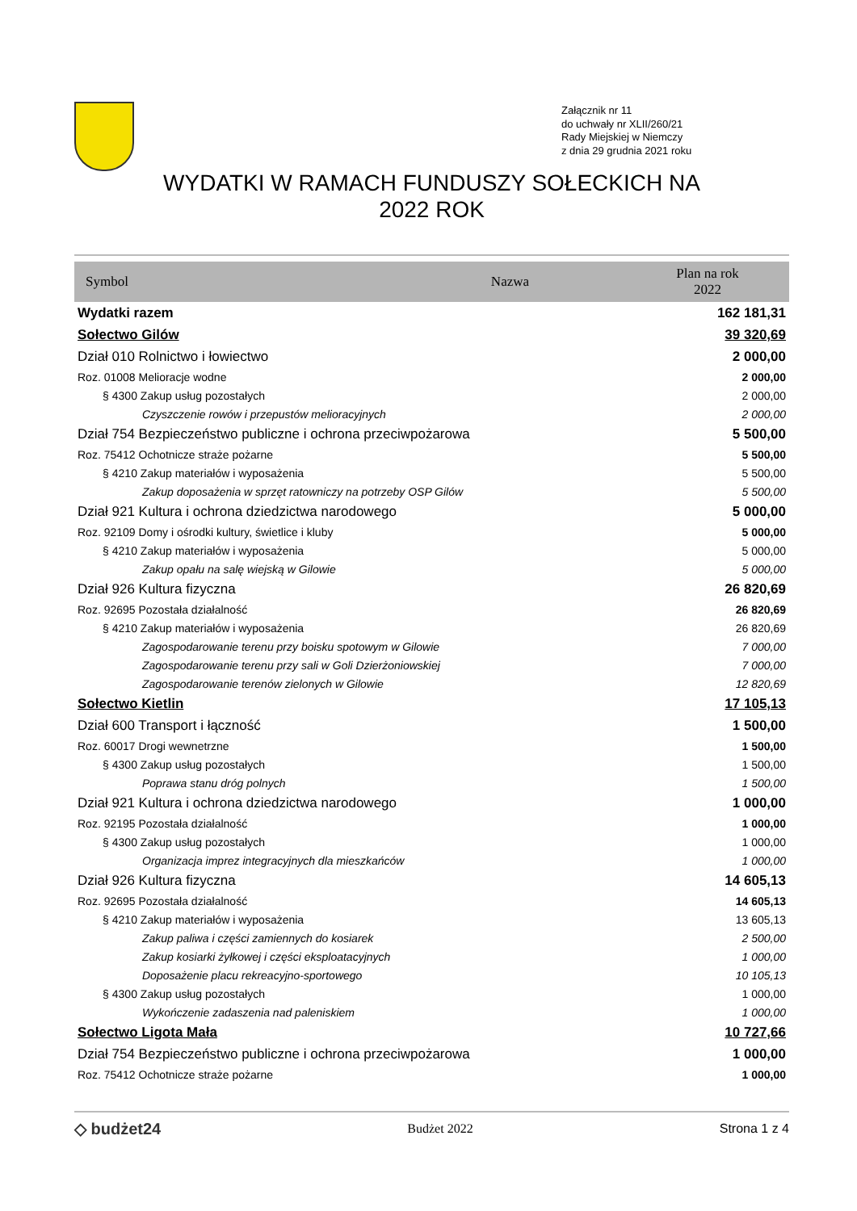Załącznik nr 11
do uchwały nr XLII/260/21
Rady Miejskiej w Niemczy
z dnia 29 grudnia 2021 roku
WYDATKI W RAMACH FUNDUSZY SOŁECKICH NA
2022 ROK
| Symbol | Nazwa | Plan na rok 2022 |
| --- | --- | --- |
| Wydatki razem | | 162 181,31 |
| Sołectwo Gilów | | 39 320,69 |
| Dział 010 Rolnictwo i łowiectwo | | 2 000,00 |
| Roz. 01008 Melioracje wodne | | 2 000,00 |
| § 4300 Zakup usług pozostałych | | 2 000,00 |
| Czyszczenie rowów i przepustów melioracyjnych | | 2 000,00 |
| Dział 754 Bezpieczeństwo publiczne i ochrona przeciwpożarowa | | 5 500,00 |
| Roz. 75412 Ochotnicze straże pożarne | | 5 500,00 |
| § 4210 Zakup materiałów i wyposażenia | | 5 500,00 |
| Zakup doposażenia w sprzęt ratowniczy na potrzeby OSP Gilów | | 5 500,00 |
| Dział 921 Kultura i ochrona dziedzictwa narodowego | | 5 000,00 |
| Roz. 92109 Domy i ośrodki kultury, świetlice i kluby | | 5 000,00 |
| § 4210 Zakup materiałów i wyposażenia | | 5 000,00 |
| Zakup opału na salę wiejską w Gilowie | | 5 000,00 |
| Dział 926 Kultura fizyczna | | 26 820,69 |
| Roz. 92695 Pozostała działalność | | 26 820,69 |
| § 4210 Zakup materiałów i wyposażenia | | 26 820,69 |
| Zagospodarowanie terenu przy boisku spotowym w Gilowie | | 7 000,00 |
| Zagospodarowanie terenu przy sali w Goli Dzierżoniowskiej | | 7 000,00 |
| Zagospodarowanie terenów zielonych w Gilowie | | 12 820,69 |
| Sołectwo Kietlin | | 17 105,13 |
| Dział 600 Transport i łączność | | 1 500,00 |
| Roz. 60017 Drogi wewnetrzne | | 1 500,00 |
| § 4300 Zakup usług pozostałych | | 1 500,00 |
| Poprawa stanu dróg polnych | | 1 500,00 |
| Dział 921 Kultura i ochrona dziedzictwa narodowego | | 1 000,00 |
| Roz. 92195 Pozostała działalność | | 1 000,00 |
| § 4300 Zakup usług pozostałych | | 1 000,00 |
| Organizacja imprez integracyjnych dla mieszkańców | | 1 000,00 |
| Dział 926 Kultura fizyczna | | 14 605,13 |
| Roz. 92695 Pozostała działalność | | 14 605,13 |
| § 4210 Zakup materiałów i wyposażenia | | 13 605,13 |
| Zakup paliwa i części zamiennych do kosiarek | | 2 500,00 |
| Zakup kosiarki żyłkowej i części eksploatacyjnych | | 1 000,00 |
| Doposażenie placu rekreacyjno-sportowego | | 10 105,13 |
| § 4300 Zakup usług pozostałych | | 1 000,00 |
| Wykończenie zadaszenia nad paleniskiem | | 1 000,00 |
| Sołectwo Ligota Mała | | 10 727,66 |
| Dział 754 Bezpieczeństwo publiczne i ochrona przeciwpożarowa | | 1 000,00 |
| Roz. 75412 Ochotnicze straże pożarne | | 1 000,00 |
◇ budżet24 Budżet 2022 Strona 1 z 4